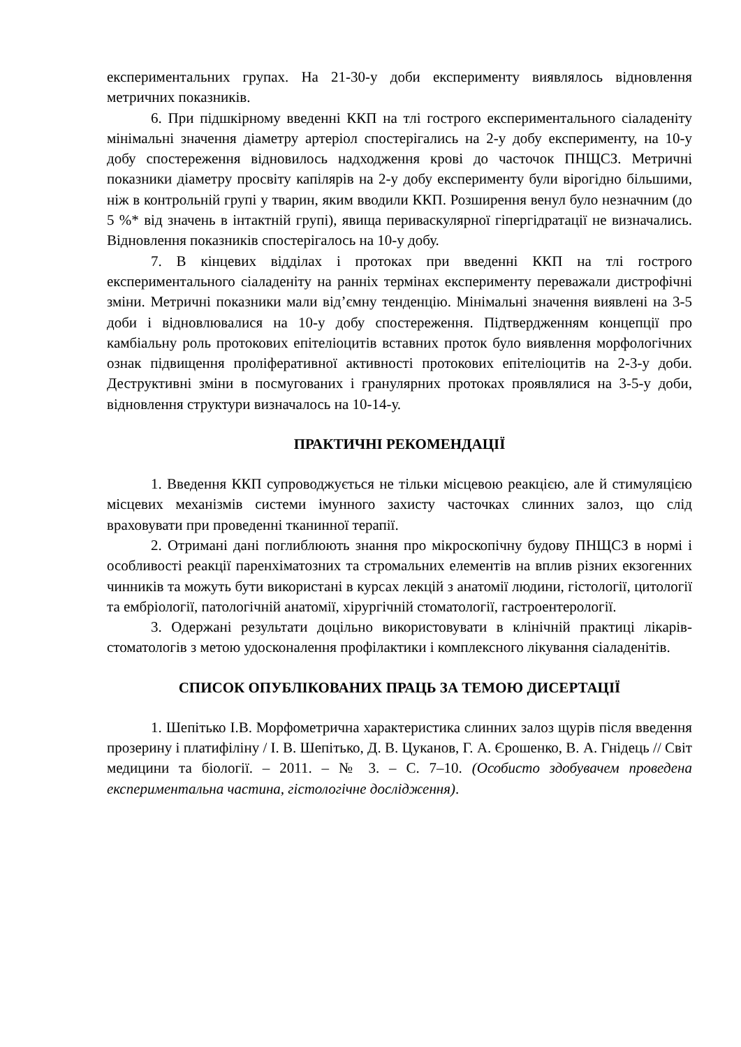експериментальних групах. На 21-30-у доби експерименту виявлялось відновлення метричних показників.
6. При підшкірному введенні ККП на тлі гострого експериментального сіаладеніту мінімальні значення діаметру артеріол спостерігались на 2-у добу експерименту, на 10-у добу спостереження відновилось надходження крові до часточок ПНЩСЗ. Метричні показники діаметру просвіту капілярів на 2-у добу експерименту були вірогідно більшими, ніж в контрольній групі у тварин, яким вводили ККП. Розширення венул було незначним (до 5 %* від значень в інтактній групі), явища периваскулярної гіпергідратації не визначались. Відновлення показників спостерігалось на 10-у добу.
7. В кінцевих відділах і протоках при введенні ККП на тлі гострого експериментального сіаладеніту на ранніх термінах експерименту переважали дистрофічні зміни. Метричні показники мали від’ємну тенденцію. Мінімальні значення виявлені на 3-5 доби і відновлювалися на 10-у добу спостереження. Підтвердженням концепції про камбіальну роль протокових епітеліоцитів вставних проток було виявлення морфологічних ознак підвищення проліферативної активності протокових епітеліоцитів на 2-3-у доби. Деструктивні зміни в посмугованих і гранулярних протоках проявлялися на 3-5-у доби, відновлення структури визначалось на 10-14-у.
ПРАКТИЧНІ РЕКОМЕНДАЦІЇ
1. Введення ККП супроводжується не тільки місцевою реакцією, але й стимуляцією місцевих механізмів системи імунного захисту часточках слинних залоз, що слід враховувати при проведенні тканинної терапії.
2. Отримані дані поглиблюють знання про мікроскопічну будову ПНЩСЗ в нормі і особливості реакції паренхіматозних та стромальних елементів на вплив різних екзогенних чинників та можуть бути використані в курсах лекцій з анатомії людини, гістології, цитології та ембріології, патологічній анатомії, хірургічній стоматології, гастроентерології.
3. Одержані результати доцільно використовувати в клінічній практиці лікарів-стоматологів з метою удосконалення профілактики і комплексного лікування сіаладенітів.
СПИСОК ОПУБЛІКОВАНИХ ПРАЦЬ ЗА ТЕМОЮ ДИСЕРТАЦІЇ
1. Шепітько І.В. Морфометрична характеристика слинних залоз щурів після введення прозерину і платифіліну / І. В. Шепітько, Д. В. Цуканов, Г. А. Єрошенко, В. А. Гнідець // Світ медицини та біології. – 2011. – № 3. – С. 7–10. (Особисто здобувачем проведена експериментальна частина, гістологічне дослідження).